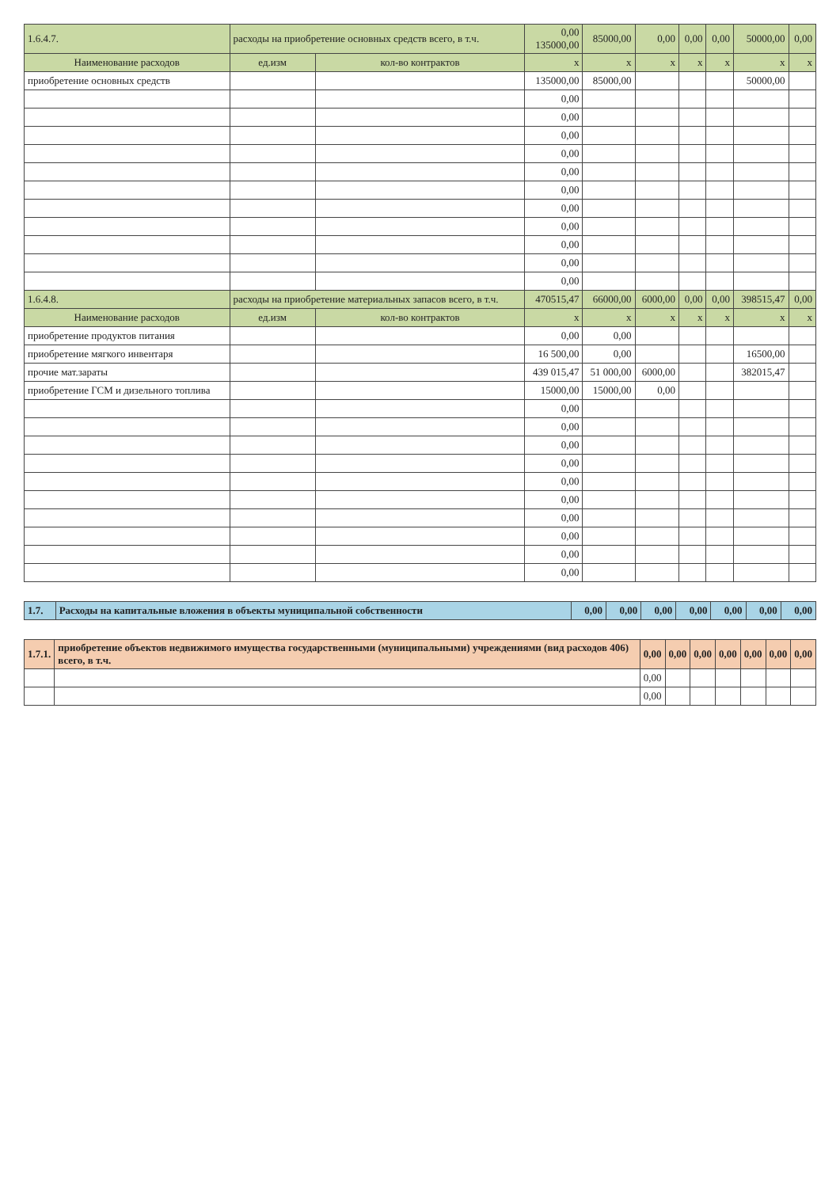| 1.6.4.7. | расходы на приобретение основных средств всего, в т.ч. | | | 0,00 135000,00 | 85000,00 | 0,00 | 0,00 | 0,00 | 50000,00 | 0,00 |
| Наименование расходов | | ед.изм | кол-во контрактов | x | x | x | x | x | x | x |
| приобретение основных средств | | | | 135000,00 | 85000,00 | | | | 50000,00 | |
| | | | | 0,00 | | | | | | |
| | | | | 0,00 | | | | | | |
| | | | | 0,00 | | | | | | |
| | | | | 0,00 | | | | | | |
| | | | | 0,00 | | | | | | |
| | | | | 0,00 | | | | | | |
| | | | | 0,00 | | | | | | |
| | | | | 0,00 | | | | | | |
| | | | | 0,00 | | | | | | |
| | | | | 0,00 | | | | | | |
| | | | | 0,00 | | | | | | |
| 1.6.4.8. | расходы на приобретение материальных запасов всего, в т.ч. | | | 470515,47 | 66000,00 | 6000,00 | 0,00 | 0,00 | 398515,47 | 0,00 |
| Наименование расходов | | ед.изм | кол-во контрактов | x | x | x | x | x | x | x |
| приобретение продуктов питания | | | | 0,00 | 0,00 | | | | | |
| приобретение мягкого инвентаря | | | | 16 500,00 | 0,00 | | | | 16500,00 | |
| прочие мат.зараты | | | | 439 015,47 | 51 000,00 | 6000,00 | | | 382015,47 | |
| приобретение ГСМ и дизельного топлива | | | | 15000,00 | 15000,00 | 0,00 | | | | |
| | | | | 0,00 | | | | | | |
| | | | | 0,00 | | | | | | |
| | | | | 0,00 | | | | | | |
| | | | | 0,00 | | | | | | |
| | | | | 0,00 | | | | | | |
| | | | | 0,00 | | | | | | |
| | | | | 0,00 | | | | | | |
| | | | | 0,00 | | | | | | |
| | | | | 0,00 | | | | | | |
| | | | | 0,00 | | | | | | |
| 1.7. | Расходы на капитальные вложения в объекты муниципальной собственности | 0,00 | 0,00 | 0,00 | 0,00 | 0,00 | 0,00 | 0,00 |
| 1.7.1. | приобретение объектов недвижимого имущества государственными (муниципальными) учреждениями (вид расходов 406) всего, в т.ч. | 0,00 | 0,00 | 0,00 | 0,00 | 0,00 | 0,00 | 0,00 |
| | | 0,00 | | | | | | |
| | | 0,00 | | | | | | |